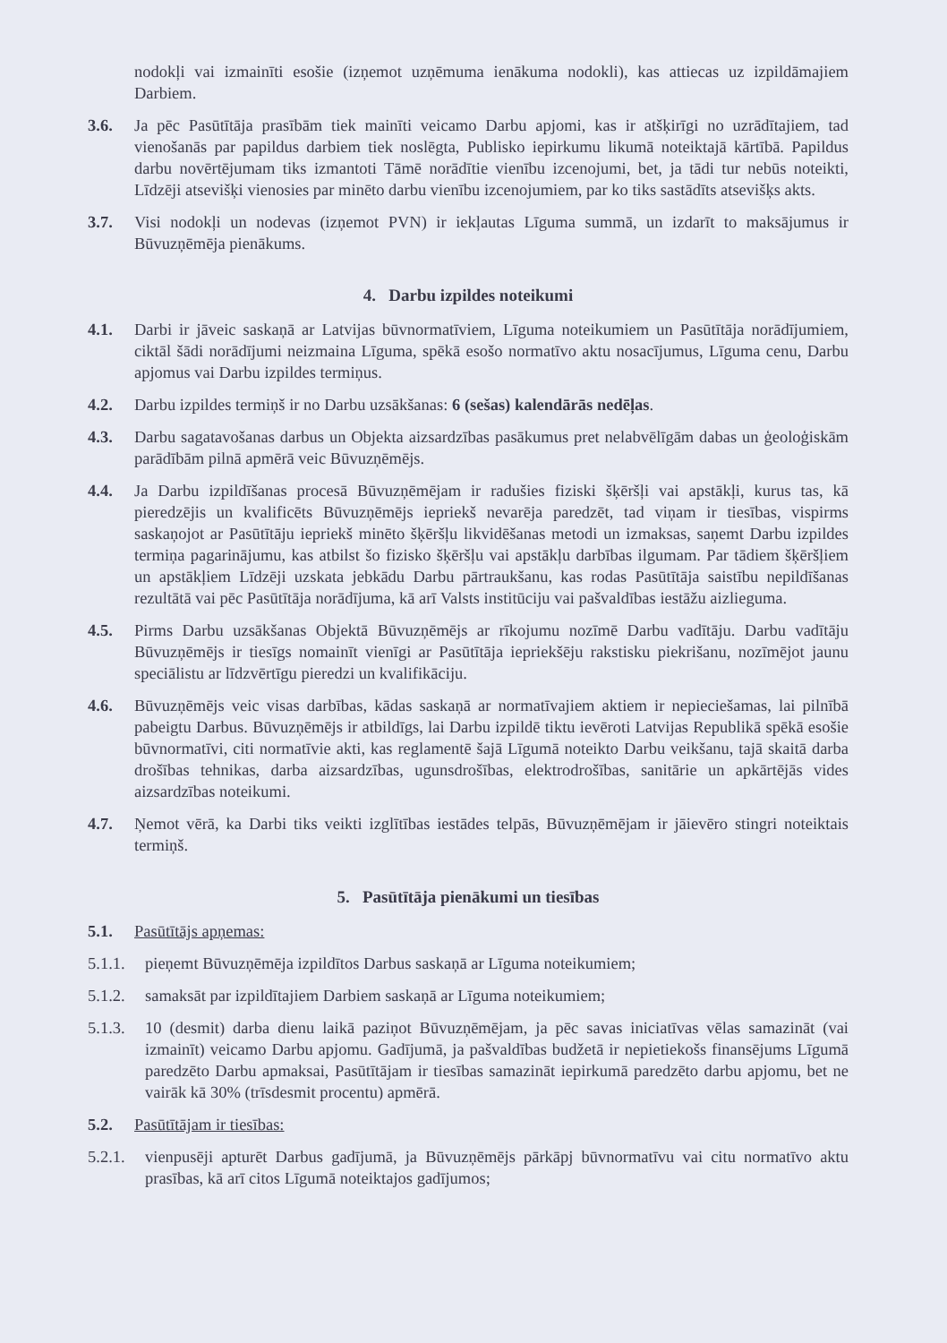nodokļi vai izmainīti esošie (izņemot uzņēmuma ienākuma nodokli), kas attiecas uz izpildāmajiem Darbiem.
3.6. Ja pēc Pasūtītāja prasībām tiek mainīti veicamo Darbu apjomi, kas ir atšķirīgi no uzrādītajiem, tad vienošanās par papildus darbiem tiek noslēgta, Publisko iepirkumu likumā noteiktajā kārtībā. Papildus darbu novērtējumam tiks izmantoti Tāmē norādītie vienību izcenojumi, bet, ja tādi tur nebūs noteikti, Līdzēji atsevišķi vienosies par minēto darbu vienību izcenojumiem, par ko tiks sastādīts atsevišķs akts.
3.7. Visi nodokļi un nodevas (izņemot PVN) ir iekļautas Līguma summā, un izdarīt to maksājumus ir Būvuzņēmēja pienākums.
4. Darbu izpildes noteikumi
4.1. Darbi ir jāveic saskaņā ar Latvijas būvnormatīviem, Līguma noteikumiem un Pasūtītāja norādījumiem, ciktāl šādi norādījumi neizmaina Līguma, spēkā esošo normatīvo aktu nosacījumus, Līguma cenu, Darbu apjomus vai Darbu izpildes termiņus.
4.2. Darbu izpildes termiņš ir no Darbu uzsākšanas: 6 (sešas) kalendārās nedēļas.
4.3. Darbu sagatavošanas darbus un Objekta aizsardzības pasākumus pret nelabvēlīgām dabas un ģeoloģiskām parādībām pilnā apmērā veic Būvuzņēmējs.
4.4. Ja Darbu izpildīšanas procesā Būvuzņēmējam ir radušies fiziski šķēršļi vai apstākļi, kurus tas, kā pieredzējis un kvalificēts Būvuzņēmējs iepriekš nevarēja paredzēt, tad viņam ir tiesības, vispirms saskaņojot ar Pasūtītāju iepriekš minēto šķēršļu likvidēšanas metodi un izmaksas, saņemt Darbu izpildes termiņa pagarinājumu, kas atbilst šo fizisko šķēršļu vai apstākļu darbības ilgumam. Par tādiem šķēršļiem un apstākļiem Līdzēji uzskata jebkādu Darbu pārtraukšanu, kas rodas Pasūtītāja saistību nepildīšanas rezultātā vai pēc Pasūtītāja norādījuma, kā arī Valsts institūciju vai pašvaldības iestāžu aizlieguma.
4.5. Pirms Darbu uzsākšanas Objektā Būvuzņēmējs ar rīkojumu nozīmē Darbu vadītāju. Darbu vadītāju Būvuzņēmējs ir tiesīgs nomainīt vienīgi ar Pasūtītāja iepriekšēju rakstisku piekrišanu, nozīmējot jaunu speciālistu ar līdzvērtīgu pieredzi un kvalifikāciju.
4.6. Būvuzņēmējs veic visas darbības, kādas saskaņā ar normatīvajiem aktiem ir nepieciešamas, lai pilnībā pabeigtu Darbus. Būvuzņēmējs ir atbildīgs, lai Darbu izpildē tiktu ievēroti Latvijas Republikā spēkā esošie būvnormatīvi, citi normatīvie akti, kas reglamentē šajā Līgumā noteikto Darbu veikšanu, tajā skaitā darba drošības tehnikas, darba aizsardzības, ugunsdrošības, elektrodrošības, sanitārie un apkārtējās vides aizsardzības noteikumi.
4.7. Ņemot vērā, ka Darbi tiks veikti izglītības iestādes telpās, Būvuzņēmējam ir jāievēro stingri noteiktais termiņš.
5. Pasūtītāja pienākumi un tiesības
5.1. Pasūtītājs apņemas:
5.1.1.
pieņemt Būvuzņēmēja izpildītos Darbus saskaņā ar Līguma noteikumiem;
5.1.2.
samaksāt par izpildītajiem Darbiem saskaņā ar Līguma noteikumiem;
5.1.3.
10 (desmit) darba dienu laikā paziņot Būvuzņēmējam, ja pēc savas iniciatīvas vēlas samazināt (vai izmainīt) veicamo Darbu apjomu. Gadījumā, ja pašvaldības budžetā ir nepietiekošs finansējums Līgumā paredzēto Darbu apmaksai, Pasūtītājam ir tiesības samazināt iepirkumā paredzēto darbu apjomu, bet ne vairāk kā 30% (trīsdesmit procentu) apmērā.
5.2. Pasūtītājam ir tiesības:
5.2.1.
vienpusēji apturēt Darbus gadījumā, ja Būvuzņēmējs pārkāpj būvnormatīvu vai citu normatīvo aktu prasības, kā arī citos Līgumā noteiktajos gadījumos;